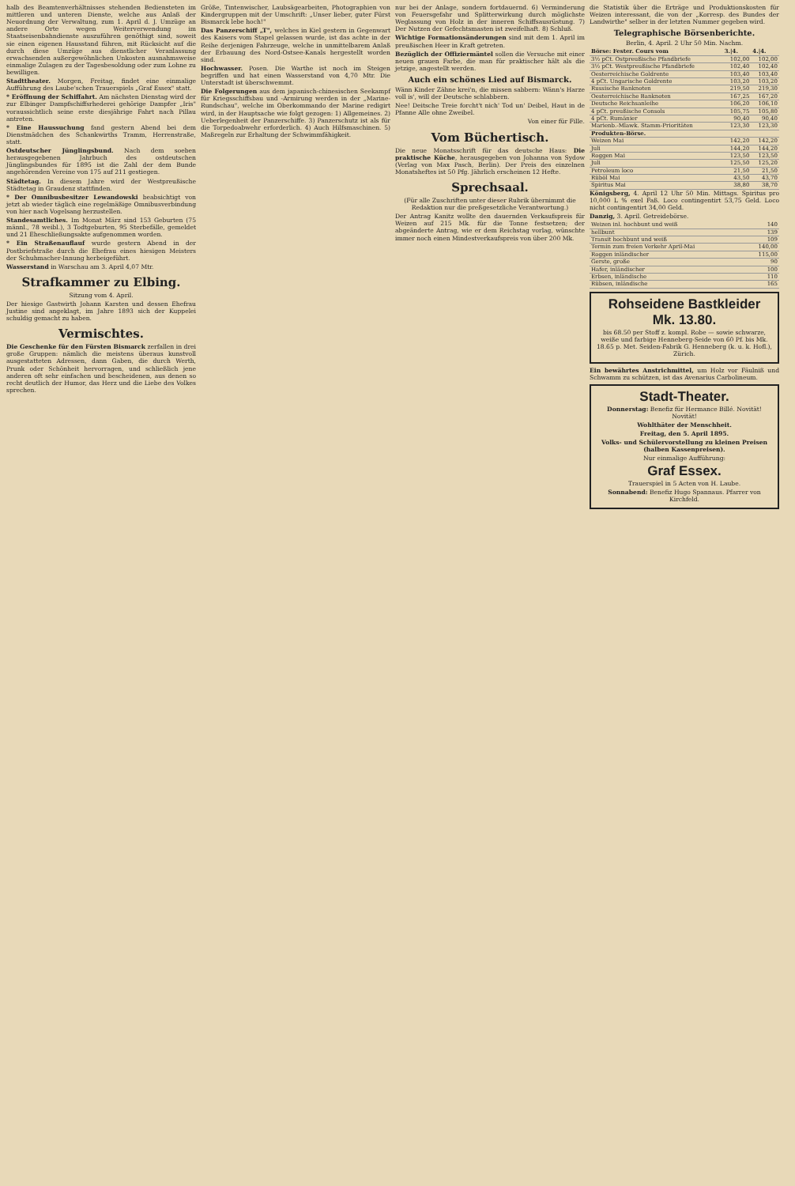halb des Beamtenverhältnisses stehenden Bediensteten im mittleren und unteren Dienste, welche aus Anlaß der Neuordnung der Verwaltung, zum 1. April d. J. Umzüge an andere Orte wegen Weiterverwendung im Staatseisenbahndienste auszuführen genöthigt sind, soweit sie einen eigenen Hausstand führen, mit Rücksicht auf die durch diese Umzüge aus dienstlicher Veranlassung erwachsenden außergewöhnlichen Unkosten ausnahmsweise einmalige Zulagen zu der Tagesbesoldung oder zum Lohne zu bewilligen.
Stadttheater. Morgen, Freitag, findet eine einmalige Aufführung des Laube'schen Trauerspiels „Graf Essex" statt.
* Eröffnung der Schiffahrt. Am nächsten Dienstag wird der zur Elbinger Dampfschiffsrhederei gehörige Dampfer „Iris" voraussichtlich seine erste diesjährige Fahrt nach Pillau antreten.
* Eine Haussuchung fand gestern Abend bei dem Dienstmädchen des Schankwirths Tramm, Herrenstraße, statt.
Ostdeutscher Jünglingsbund. Nach dem soeben herausgegebenen Jahrbuch des ostdeutschen Jünglingsbundes für 1895 ist die Zahl der dem Bunde angehörenden Vereine von 175 auf 211 gestiegen.
Städtetag. In diesem Jahre wird der Westpreußische Städtetag in Graudenz stattfinden.
* Der Omnibusbesitzer Lewandowski beabsichtigt von jetzt ab wieder täglich eine regelmäßige Omnibusverbindung von hier nach Vogelsang herzustellen.
Standesamtliches. Im Monat März sind 153 Geburten (75 männl., 78 weibl.), 3 Todtgeburten, 95 Sterbefälle, gemeldet und 21 Eheschließungsakte aufgenommen worden.
* Ein Straßenauflauf wurde gestern Abend in der Postbriefstraße durch die Ehefrau eines hiesigen Meisters der Schuhmacher-Innung herbeigeführt.
Wasserstand in Warschau am 3. April 4,07 Mtr.
Strafkammer zu Elbing.
Sitzung vom 4. April.
Der hiesige Gastwirth Johann Karsten und dessen Ehefrau Justine sind angeklagt, im Jahre 1893 sich der Kuppelei schuldig gemacht zu haben.
Vermischtes.
Die Geschenke für den Fürsten Bismarck zerfallen in drei große Gruppen: nämlich die meistens überaus kunstvoll ausgestatteten Adressen, dann Gaben, die durch Werth, Prunk oder Schönheit hervorragen, und schließlich jene anderen oft sehr einfachen und bescheidenen, aus denen so recht deutlich der Humor, das Herz und die Liebe des Volkes sprechen.
Größe, Tintenwischer, Laubsägearbeiten, Photographien von Kindergruppen mit der Umschrift: „Unser lieber, guter Fürst Bismarck lebe hoch!"
Das Panzerschiff „T", welches in Kiel gestern in Gegenwart des Kaisers vom Stapel gelassen wurde, ist das achte in der Reihe derjenigen Fahrzeuge, welche in unmittelbarem Anlaß der Erbauung des Nord-Ostsee-Kanals hergestellt worden sind.
Hochwasser. Posen. Die Warthe ist noch im Steigen begriffen und hat einen Wasserstand von 4,70 Mtr. Die Unterstadt ist überschwemmt.
Die Folgerungen aus dem japanisch-chinesischen Seekampf für Kriegsschiffsbau und -Armirung werden in der „Marine-Rundschau", welche im Oberkommando der Marine redigirt wird, in der Hauptsache wie folgt gezogen: 1) Allgemeines. 2) Ueberlegenheit der Panzerschiffe. 3) Panzerschutz ist als für die Torpedoabwehr erforderlich. 4) Auch Hilfsmaschinen. 5) Maßregeln zur Erhaltung der Schwimmfähigkeit.
nur bei der Anlage, sondern fortdauernd. 6) Verminderung von Feuersgefahr und Splitterwirkung durch möglichste Weglassung von Holz in der inneren Schiffsausrüstung. 7) Der Nutzen der Gefechtsmasten ist zweifelhaft. 8) Schluß.
Wichtige Formationsänderungen sind mit dem 1. April im preußischen Heer in Kraft getreten.
Bezüglich der Offiziermäntel sollen die Versuche mit einer neuen grauen Farbe, die man für praktischer hält als die jetzige, angestellt werden.
Auch ein schönes Lied auf Bismarck.
Wänn Kinder Zähne krei'n, die missen sabbern: Wänn's Harze voll is', will der Deutsche schlabbern.
Nee! Deitsche Treie forcht't nich' Tod un' Deibel, Haut in de Pfanne Alle ohne Zweibel.
Von einer für Fille.
Vom Büchertisch.
Die neue Monatsschrift für das deutsche Haus: Die praktische Küche, herausgegeben von Johanna von Sydow (Verlag von Max Pasch, Berlin). Der Preis des einzelnen Monatsheftes ist 50 Pfg. Jährlich erscheinen 12 Hefte.
Sprechsaal.
(Für alle Zuschriften unter dieser Rubrik übernimmt die Redaktion nur die preßgesetzliche Verantwortung.)
Der Antrag Kanitz wollte den dauernden Verkaufspreis für Weizen auf 215 Mk. für die Tonne festsetzen; der abgeänderte Antrag, wie er dem Reichstag vorlag, wünschte immer noch einen Mindestverkaufspreis von über 200 Mk.
die Statistik über die Erträge und Produktionskosten für Weizen interessant, die von der „Korresp. des Bundes der Landwirthe" selber in der letzten Nummer gegeben wird.
Telegraphische Börsenberichte.
Berlin, 4. April. 2 Uhr 50 Min. Nachm.
| Börse: Fester. Cours vom | 3./4. | 4./4. |
| --- | --- | --- |
| 3½ pCt. Ostpreußische Pfandbriefe | 102,00 | 102,00 |
| 3½ pCt. Westpreußische Pfandbriefe | 102,40 | 102,40 |
| Oesterreichische Goldrente | 103,40 | 103,40 |
| 4 pCt. Ungarische Goldrente | 103,20 | 103,20 |
| Russische Banknoten | 219,50 | 219,30 |
| Oesterreichische Banknoten | 167,25 | 167,20 |
| Deutsche Reichsanleihe | 106,20 | 106,10 |
| 4 pCt. preußische Consols | 105,75 | 105,80 |
| 4 pCt. Rumänier | 90,40 | 90,40 |
| Marienb.-Mlawk. Stamm-Prioritäten | 123,30 | 123,30 |
| Produkten-Börse. | | |
| Weizen Mai | 142,20 | 142,20 |
| Juli | 144,20 | 144,20 |
| Roggen Mai | 123,50 | 123,50 |
| Juli | 125,50 | 125,20 |
| Petroleum loco | 21,50 | 21,50 |
| Rüböl Mai | 43,50 | 43,70 |
| Spiritus Mai | 38,80 | 38,70 |
Königsberg, 4. April 12 Uhr 50 Min. Mittags. Spiritus pro 10,000 L % exel Faß. Loco contingentirt 53,75 Geld. Loco nicht contingentirt 34,00 Geld.
Danzig, 3. April. Getreidebörse.
| Weizen inl. hochbunt und weiß | 140 |
| hellbunt | 139 |
| Transit hochbunt und weiß | 109 |
| Termin zum freien Verkehr April-Mai | 140,00 |
| Roggen inländischer | 115,00 |
| Gerste, große | 90 |
| Hafer, inländischer | 100 |
| Erbsen, inländische | 110 |
| Rübsen, inländische | 165 |
Rohseidene Bastkleider
Mk. 13.80.
bis 68.50 per Stoff z. kompl. Robe — sowie schwarze, weiße und farbige Henneberg-Seide von 60 Pf. bis Mk. 18.65 p. Met. Seiden-Fabrik G. Henneberg (k. u. k. Hofl.), Zürich.
Ein bewährtes Anstrichmittel, um Holz vor Fäulniß und Schwamm zu schützen, ist das Avenarius Carbolineum.
Stadt-Theater.
Donnerstag: Benefiz für Hermance Billé. Novität! Novität!
Wohlthäter der Menschheit.
Freitag, den 5. April 1895.
Volks- und Schülervorstellung zu kleinen Preisen (halben Kassenpreisen).
Nur einmalige Aufführung:
Graf Essex.
Trauerspiel in 5 Acten von H. Laube.
Sonnabend: Benefiz Hugo Spannaus. Pfarrer von Kirchfeld.